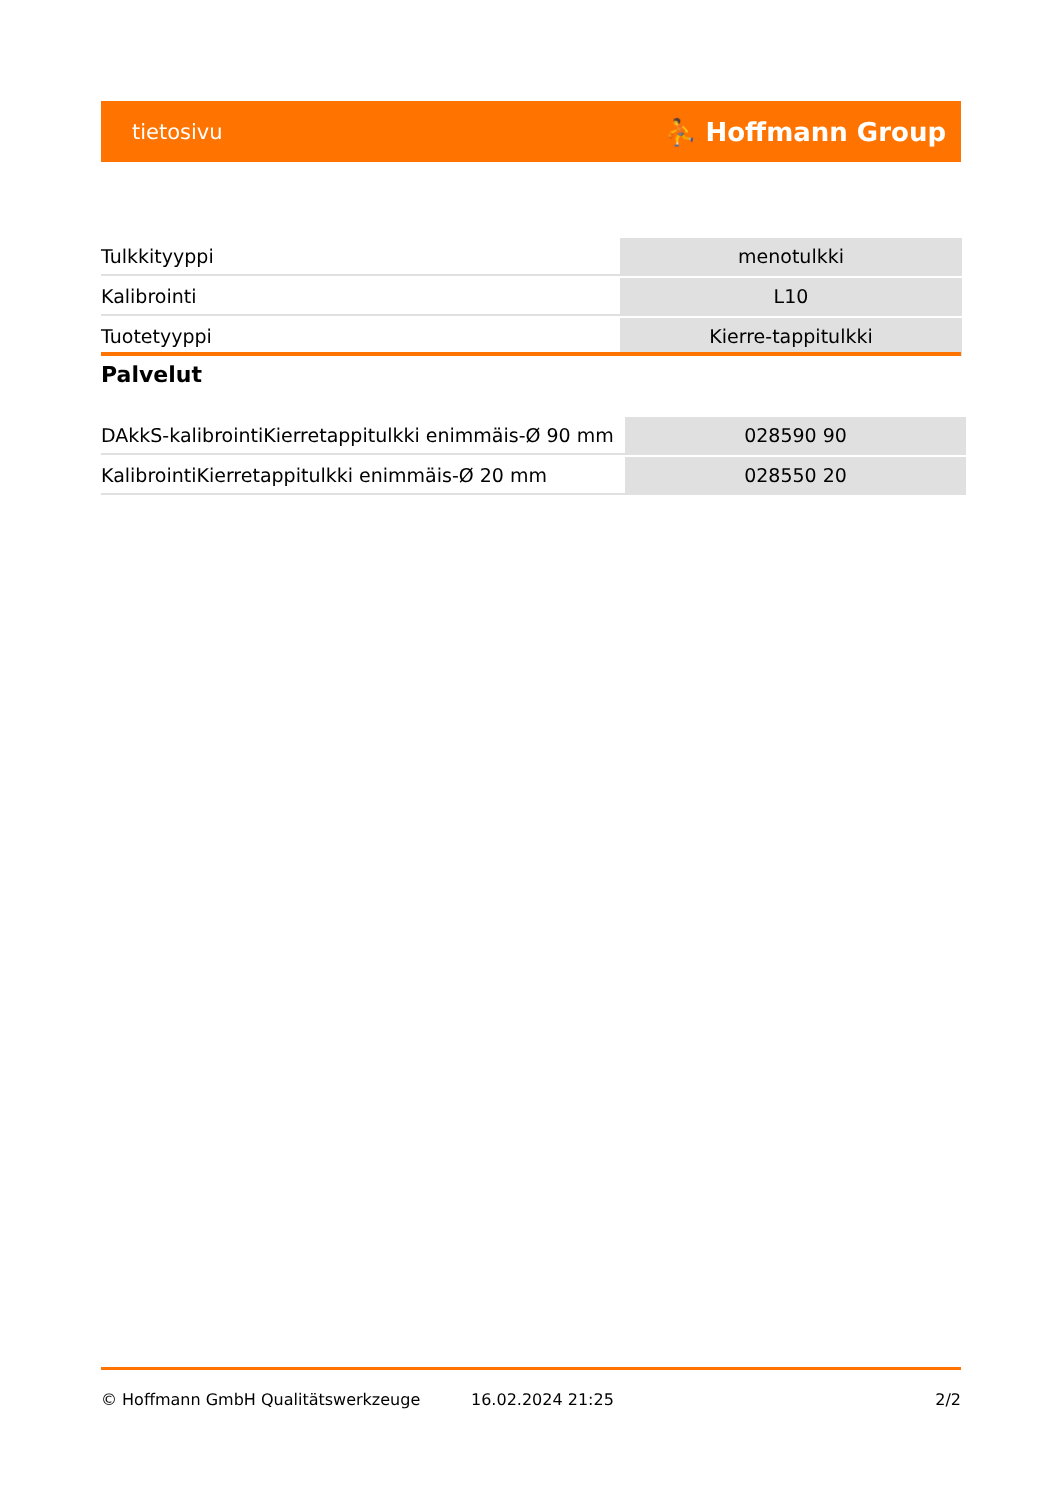tietosivu ⛹ Hoffmann Group
| Tulkkityyppi | menotulkki |
| Kalibrointi | L10 |
| Tuotetyyppi | Kierre-tappitulkki |
Palvelut
| DAkkS-kalibrointiKierretappitulkki enimmäis-Ø 90 mm | 028590 90 |
| KalibrointiKierretappitulkki enimmäis-Ø 20 mm | 028550 20 |
© Hoffmann GmbH Qualitätswerkzeuge 16.02.2024 21:25 2/2